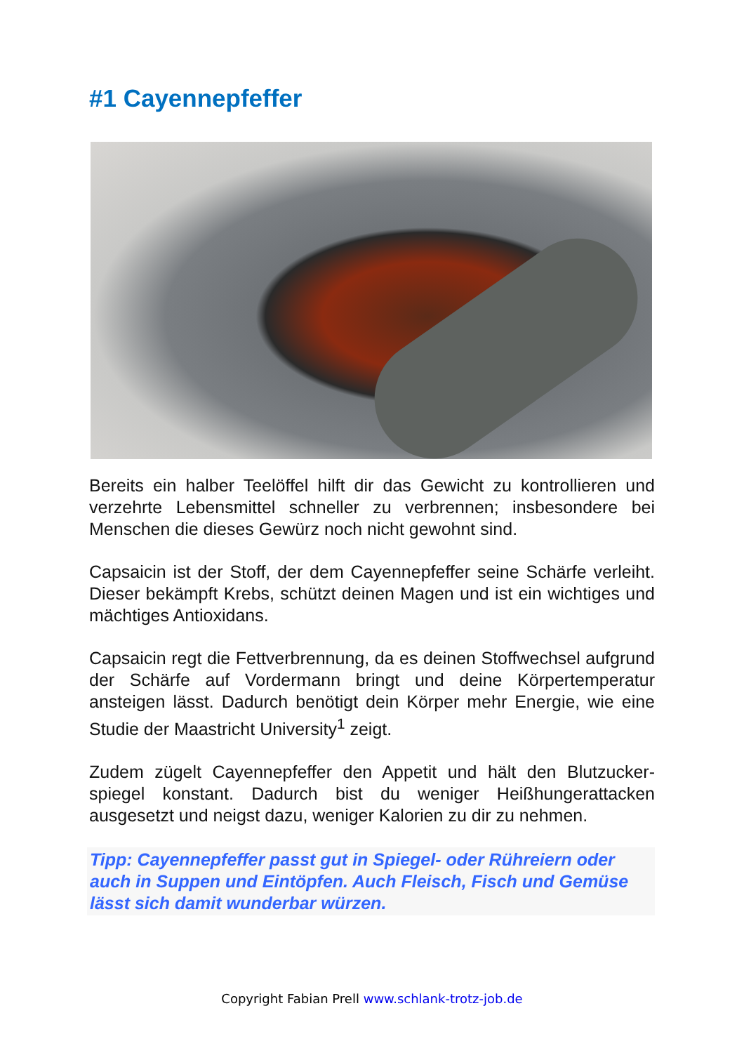#1 Cayennepfeffer
Bereits ein halber Teelöffel hilft dir das Gewicht zu kontrollieren und verzehrte Lebensmittel schneller zu verbrennen; insbesondere bei Menschen die dieses Gewürz noch nicht gewohnt sind.
Capsaicin ist der Stoff, der dem Cayennepfeffer seine Schärfe verleiht. Dieser bekämpft Krebs, schützt deinen Magen und ist ein wichtiges und mächtiges Antioxidans.
Capsaicin regt die Fettverbrennung, da es deinen Stoffwechsel aufgrund der Schärfe auf Vordermann bringt und deine Körpertemperatur ansteigen lässt. Dadurch benötigt dein Körper mehr Energie, wie eine Studie der Maastricht University<sup>1</sup> zeigt.
Zudem zügelt Cayennepfeffer den Appetit und hält den Blutzucker-spiegel konstant. Dadurch bist du weniger Heißhungerattacken ausgesetzt und neigst dazu, weniger Kalorien zu dir zu nehmen.
Tipp: Cayennepfeffer passt gut in Spiegel- oder Rühreiern oder auch in Suppen und Eintöpfen. Auch Fleisch, Fisch und Gemüse lässt sich damit wunderbar würzen.
Copyright Fabian Prell www.schlank-trotz-job.de